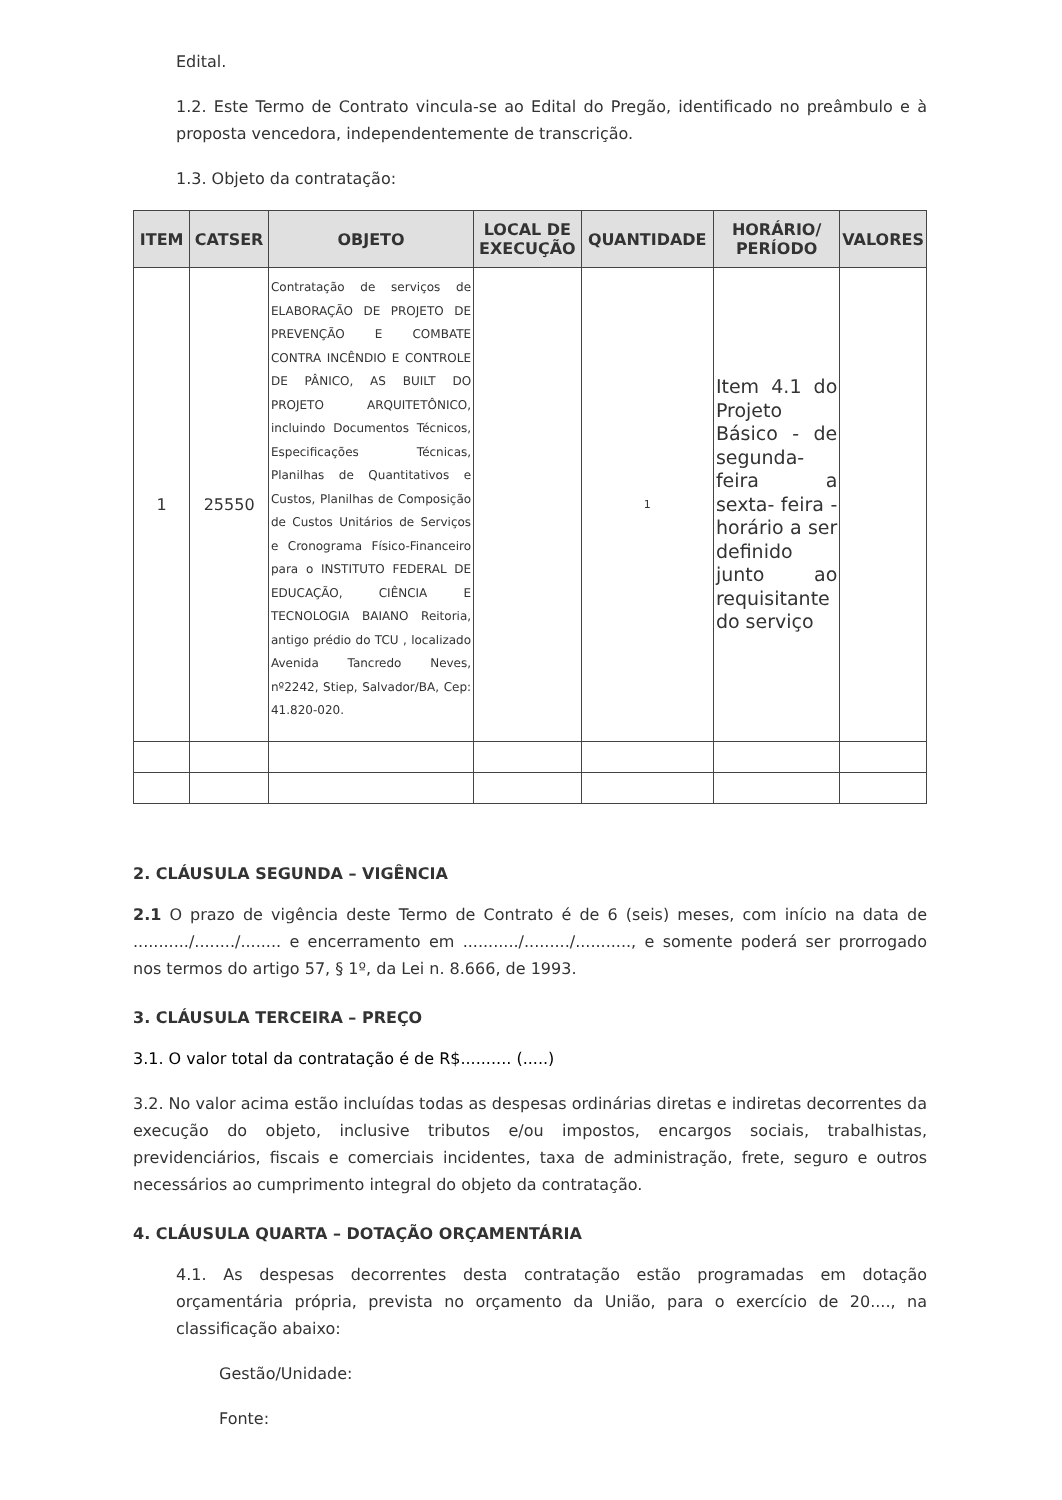Edital.
1.2. Este Termo de Contrato vincula-se ao Edital do Pregão, identificado no preâmbulo e à proposta vencedora, independentemente de transcrição.
1.3. Objeto da contratação:
| ITEM | CATSER | OBJETO | LOCAL DE EXECUÇÃO | QUANTIDADE | HORÁRIO/ PERÍODO | VALORES |
| --- | --- | --- | --- | --- | --- | --- |
| 1 | 25550 | Contratação de serviços de ELABORAÇÃO DE PROJETO DE PREVENÇÃO E COMBATE CONTRA INCÊNDIO E CONTROLE DE PÂNICO, AS BUILT DO PROJETO ARQUITETÔNICO, incluindo Documentos Técnicos, Especificações Técnicas, Planilhas de Quantitativos e Custos, Planilhas de Composição de Custos Unitários de Serviços e Cronograma Físico-Financeiro para o INSTITUTO FEDERAL DE EDUCAÇÃO, CIÊNCIA E TECNOLOGIA BAIANO Reitoria, antigo prédio do TCU , localizado Avenida Tancredo Neves, nº2242, Stiep, Salvador/BA, Cep: 41.820-020. | | 1 | Item 4.1 do Projeto Básico - de segunda-feira a sexta- feira - horário a ser definido junto ao requisitante do serviço | |
2. CLÁUSULA SEGUNDA – VIGÊNCIA
2.1 O prazo de vigência deste Termo de Contrato é de 6 (seis) meses, com início na data de .........../......../........ e encerramento em .........../........./..........., e somente poderá ser prorrogado nos termos do artigo 57, § 1º, da Lei n. 8.666, de 1993.
3. CLÁUSULA TERCEIRA – PREÇO
3.1. O valor total da contratação é de R$.......... (.....)
3.2. No valor acima estão incluídas todas as despesas ordinárias diretas e indiretas decorrentes da execução do objeto, inclusive tributos e/ou impostos, encargos sociais, trabalhistas, previdenciários, fiscais e comerciais incidentes, taxa de administração, frete, seguro e outros necessários ao cumprimento integral do objeto da contratação.
4. CLÁUSULA QUARTA – DOTAÇÃO ORÇAMENTÁRIA
4.1. As despesas decorrentes desta contratação estão programadas em dotação orçamentária própria, prevista no orçamento da União, para o exercício de 20...., na classificação abaixo:
Gestão/Unidade:
Fonte: